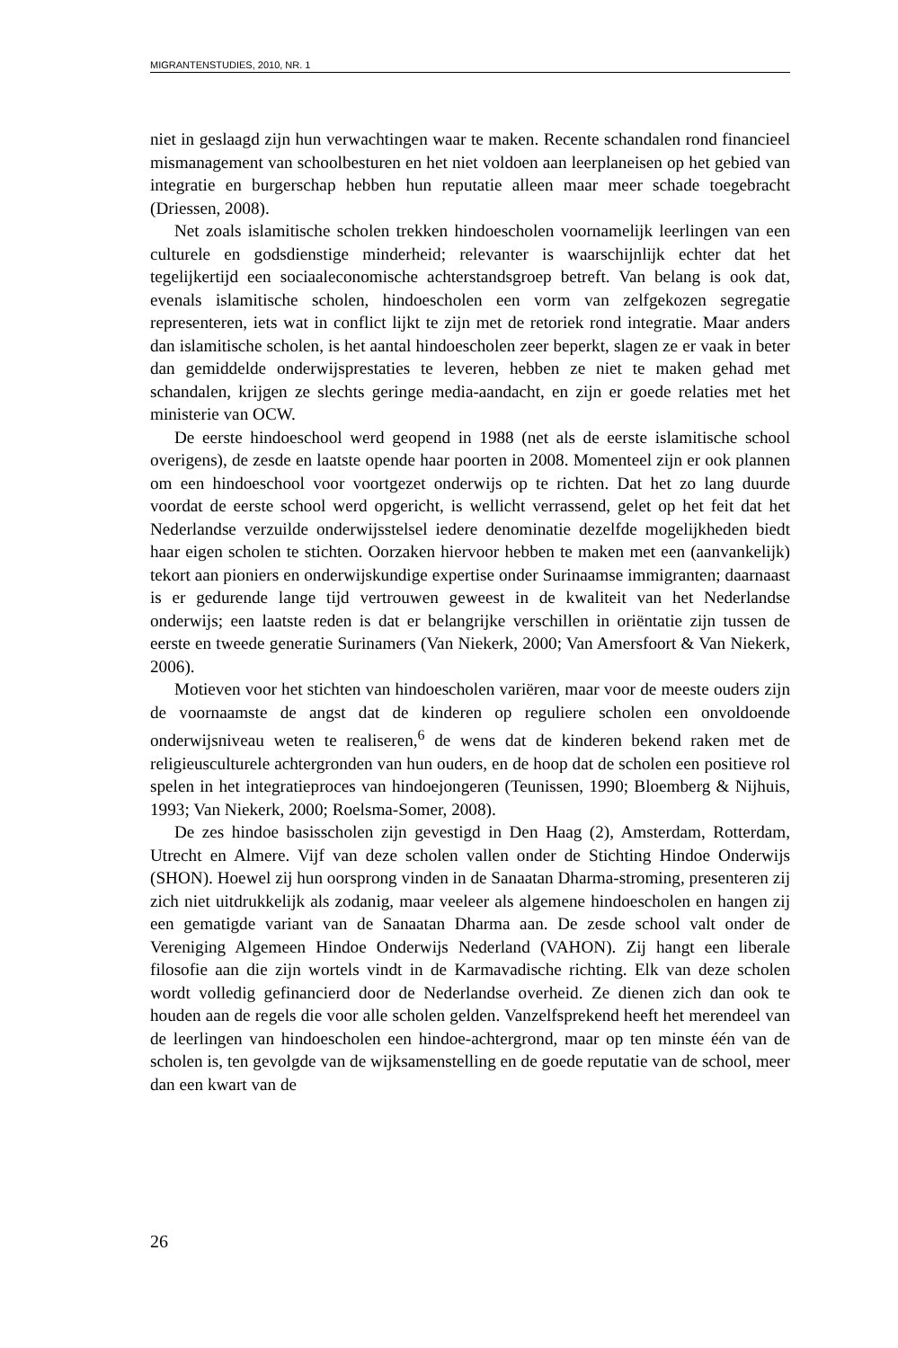MIGRANTENSTUDIES, 2010, NR. 1
niet in geslaagd zijn hun verwachtingen waar te maken. Recente schandalen rond financieel mismanagement van schoolbesturen en het niet voldoen aan leerplaneisen op het gebied van integratie en burgerschap hebben hun reputatie alleen maar meer schade toegebracht (Driessen, 2008).
Net zoals islamitische scholen trekken hindoescholen voornamelijk leerlingen van een culturele en godsdienstige minderheid; relevanter is waarschijnlijk echter dat het tegelijkertijd een sociaaleconomische achterstandsgroep betreft. Van belang is ook dat, evenals islamitische scholen, hindoescholen een vorm van zelfgekozen segregatie representeren, iets wat in conflict lijkt te zijn met de retoriek rond integratie. Maar anders dan islamitische scholen, is het aantal hindoescholen zeer beperkt, slagen ze er vaak in beter dan gemiddelde onderwijsprestaties te leveren, hebben ze niet te maken gehad met schandalen, krijgen ze slechts geringe media-aandacht, en zijn er goede relaties met het ministerie van OCW.
De eerste hindoeschool werd geopend in 1988 (net als de eerste islamitische school overigens), de zesde en laatste opende haar poorten in 2008. Momenteel zijn er ook plannen om een hindoeschool voor voortgezet onderwijs op te richten. Dat het zo lang duurde voordat de eerste school werd opgericht, is wellicht verrassend, gelet op het feit dat het Nederlandse verzuilde onderwijsstelsel iedere denominatie dezelfde mogelijkheden biedt haar eigen scholen te stichten. Oorzaken hiervoor hebben te maken met een (aanvankelijk) tekort aan pioniers en onderwijskundige expertise onder Surinaamse immigranten; daarnaast is er gedurende lange tijd vertrouwen geweest in de kwaliteit van het Nederlandse onderwijs; een laatste reden is dat er belangrijke verschillen in oriëntatie zijn tussen de eerste en tweede generatie Surinamers (Van Niekerk, 2000; Van Amersfoort & Van Niekerk, 2006).
Motieven voor het stichten van hindoescholen variëren, maar voor de meeste ouders zijn de voornaamste de angst dat de kinderen op reguliere scholen een onvoldoende onderwijsniveau weten te realiseren,<sup>6</sup> de wens dat de kinderen bekend raken met de religieusculturele achtergronden van hun ouders, en de hoop dat de scholen een positieve rol spelen in het integratieproces van hindoejongeren (Teunissen, 1990; Bloemberg & Nijhuis, 1993; Van Niekerk, 2000; Roelsma-Somer, 2008).
De zes hindoe basisscholen zijn gevestigd in Den Haag (2), Amsterdam, Rotterdam, Utrecht en Almere. Vijf van deze scholen vallen onder de Stichting Hindoe Onderwijs (SHON). Hoewel zij hun oorsprong vinden in de Sanaatan Dharma-stroming, presenteren zij zich niet uitdrukkelijk als zodanig, maar veeleer als algemene hindoescholen en hangen zij een gematigde variant van de Sanaatan Dharma aan. De zesde school valt onder de Vereniging Algemeen Hindoe Onderwijs Nederland (VAHON). Zij hangt een liberale filosofie aan die zijn wortels vindt in de Karmavadische richting. Elk van deze scholen wordt volledig gefinancierd door de Nederlandse overheid. Ze dienen zich dan ook te houden aan de regels die voor alle scholen gelden. Vanzelfsprekend heeft het merendeel van de leerlingen van hindoescholen een hindoe-achtergrond, maar op ten minste één van de scholen is, ten gevolgde van de wijksamenstelling en de goede reputatie van de school, meer dan een kwart van de
26